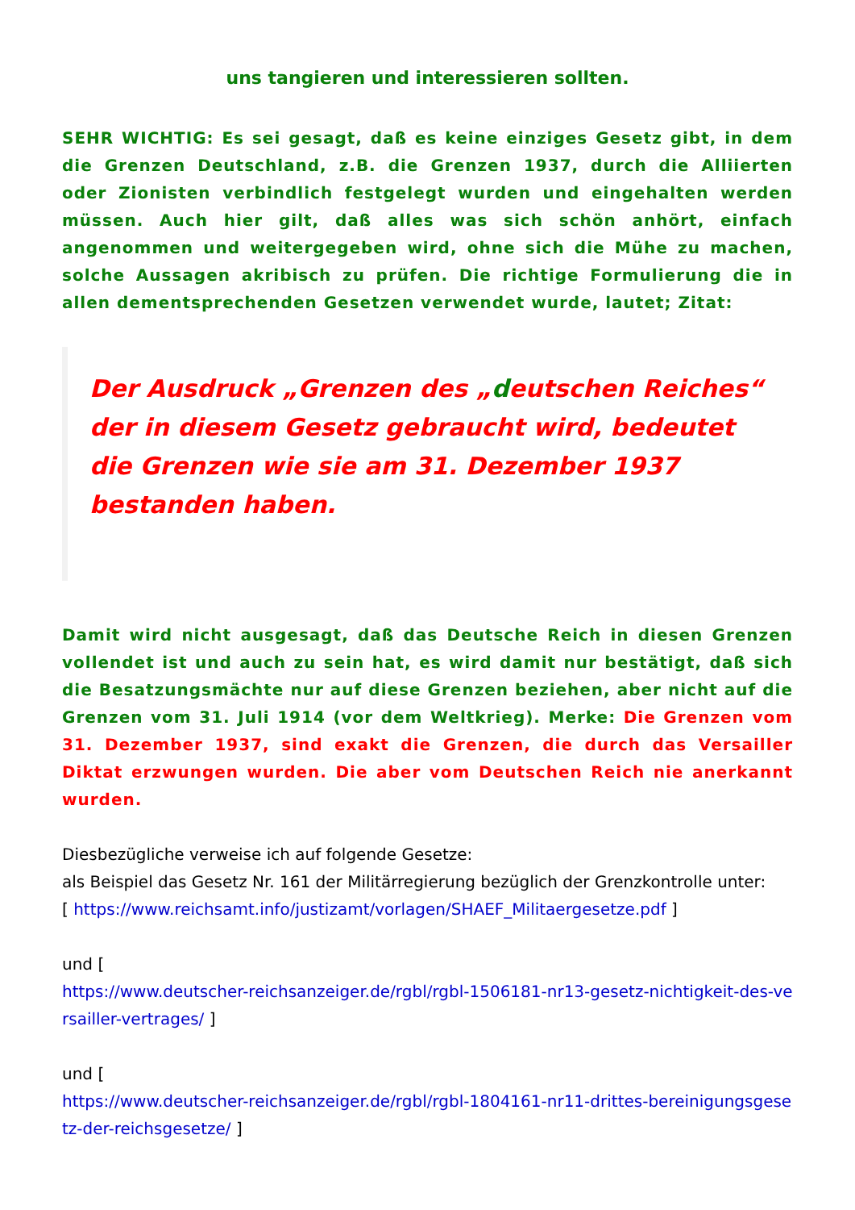uns tangieren und interessieren sollten.
SEHR WICHTIG: Es sei gesagt, daß es keine einziges Gesetz gibt, in dem die Grenzen Deutschland, z.B. die Grenzen 1937, durch die Alliierten oder Zionisten verbindlich festgelegt wurden und eingehalten werden müssen. Auch hier gilt, daß alles was sich schön anhört, einfach angenommen und weitergegeben wird, ohne sich die Mühe zu machen, solche Aussagen akribisch zu prüfen. Die richtige Formulierung die in allen dementsprechenden Gesetzen verwendet wurde, lautet; Zitat:
Der Ausdruck „Grenzen des „deutschen Reiches“ der in diesem Gesetz gebraucht wird, bedeutet die Grenzen wie sie am 31. Dezember 1937 bestanden haben.
Damit wird nicht ausgesagt, daß das Deutsche Reich in diesen Grenzen vollendet ist und auch zu sein hat, es wird damit nur bestätigt, daß sich die Besatzungsmächte nur auf diese Grenzen beziehen, aber nicht auf die Grenzen vom 31. Juli 1914 (vor dem Weltkrieg). Merke: Die Grenzen vom 31. Dezember 1937, sind exakt die Grenzen, die durch das Versailler Diktat erzwungen wurden. Die aber vom Deutschen Reich nie anerkannt wurden.
Diesbezügliche verweise ich auf folgende Gesetze:
als Beispiel das Gesetz Nr. 161 der Militärregierung bezüglich der Grenzkontrolle unter:
[ https://www.reichsamt.info/justizamt/vorlagen/SHAEF_Militaergesetze.pdf ]
und [
https://www.deutscher-reichsanzeiger.de/rgbl/rgbl-1506181-nr13-gesetz-nichtigkeit-des-versailler-vertrages/ ]
und [
https://www.deutscher-reichsanzeiger.de/rgbl/rgbl-1804161-nr11-drittes-bereinigungsgesetz-der-reichsgesetze/ ]